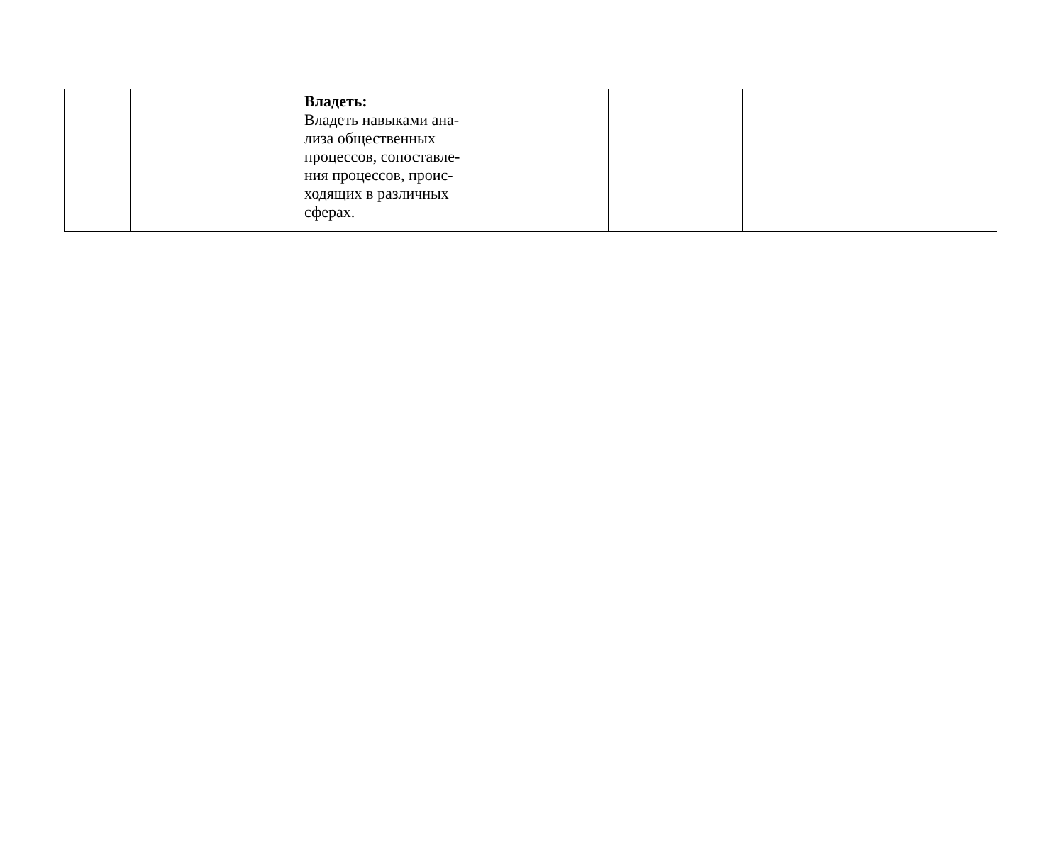| | | Владеть: Владеть навыками ана- лиза общественных процессов, сопоставле- ния процессов, проис- ходящих в различных сферах. | | | |